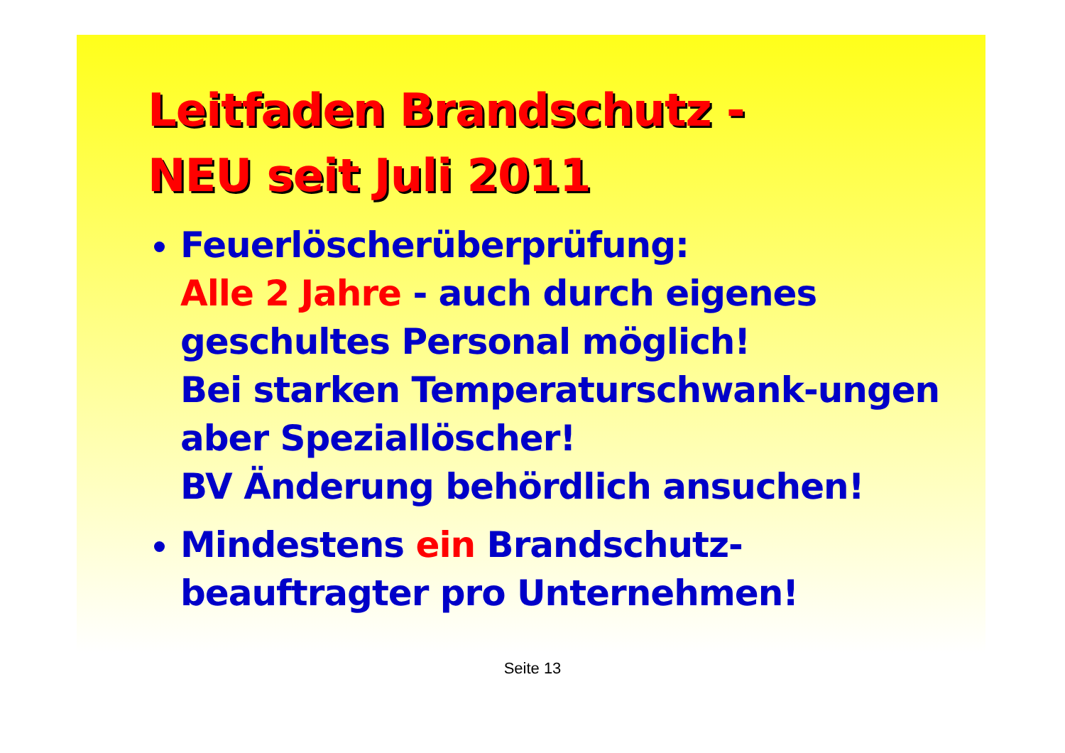Leitfaden Brandschutz -
NEU seit Juli 2011
Feuerlöscherüberprüfung:
Alle 2 Jahre - auch durch eigenes geschultes Personal möglich!
Bei starken Temperaturschwank-ungen aber Speziallöscher!
BV Änderung behördlich ansuchen!
Mindestens ein Brandschutz-beauftragter pro Unternehmen!
Seite 13